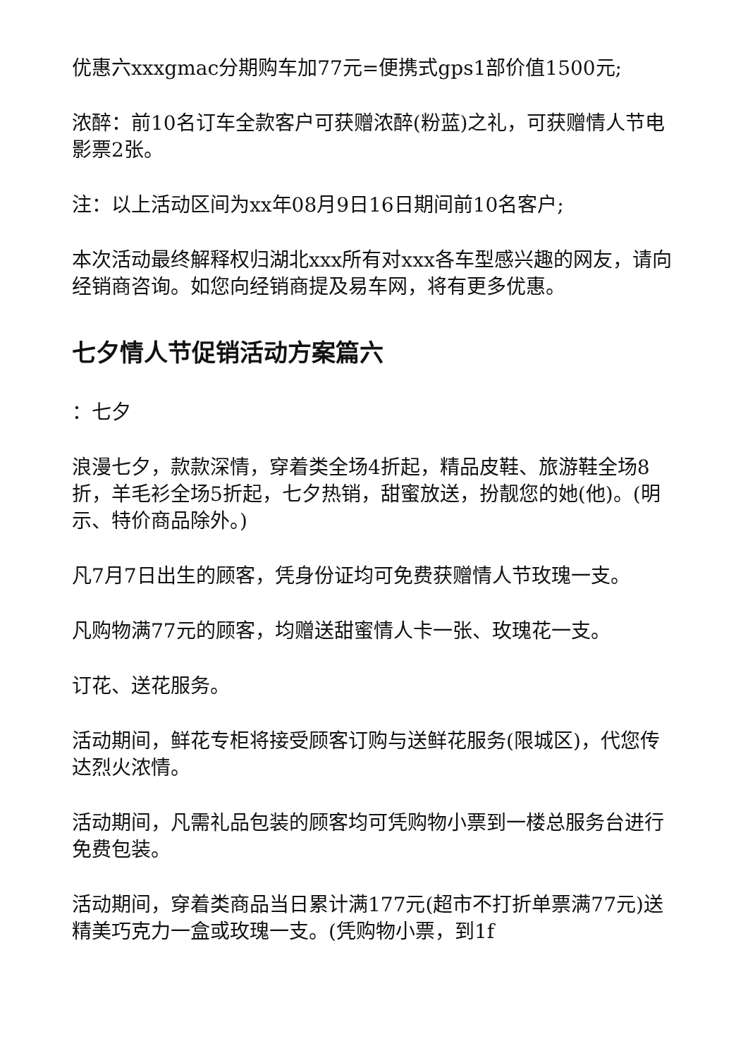优惠六xxxgmac分期购车加77元=便携式gps1部价值1500元;
浓醉：前10名订车全款客户可获赠浓醉(粉蓝)之礼，可获赠情人节电影票2张。
注：以上活动区间为xx年08月9日16日期间前10名客户;
本次活动最终解释权归湖北xxx所有对xxx各车型感兴趣的网友，请向经销商咨询。如您向经销商提及易车网，将有更多优惠。
七夕情人节促销活动方案篇六
：七夕
浪漫七夕，款款深情，穿着类全场4折起，精品皮鞋、旅游鞋全场8折，羊毛衫全场5折起，七夕热销，甜蜜放送，扮靓您的她(他)。(明示、特价商品除外。)
凡7月7日出生的顾客，凭身份证均可免费获赠情人节玫瑰一支。
凡购物满77元的顾客，均赠送甜蜜情人卡一张、玫瑰花一支。
订花、送花服务。
活动期间，鲜花专柜将接受顾客订购与送鲜花服务(限城区)，代您传达烈火浓情。
活动期间，凡需礼品包装的顾客均可凭购物小票到一楼总服务台进行免费包装。
活动期间，穿着类商品当日累计满177元(超市不打折单票满77元)送精美巧克力一盒或玫瑰一支。(凭购物小票，到1f